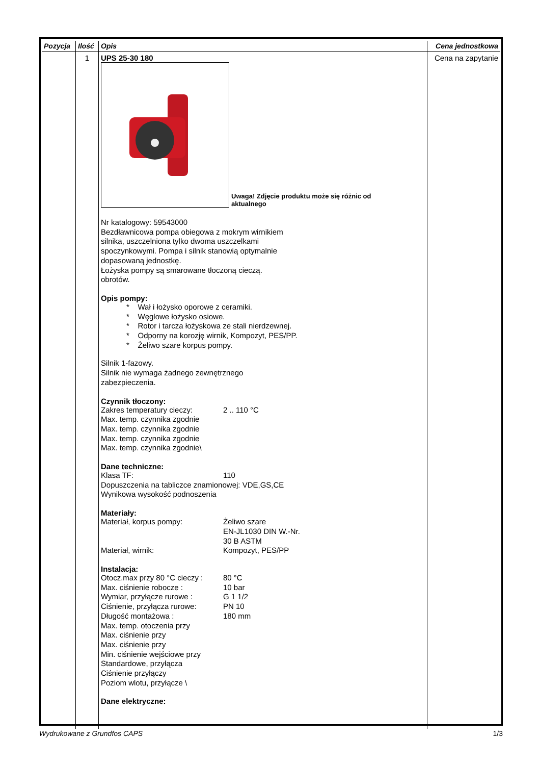| Pozycja | Ilość | Opis | Cena jednostkowa |
| --- | --- | --- | --- |
| | 1 | UPS 25-30 180 Uwaga! Zdjęcie produktu może się różnic od aktualnego Nr katalogowy: 59543000 Bezdławnicowa pompa obiegowa z mokrym wirnikiem silnika, uszczelniona tylko dwoma uszczelkami spoczynkowymi. Pompa i silnik stanowią optymalnie dopasowaną jednostkę. Łożyska pompy są smarowane tłoczoną cieczą. obrotów. Opis pompy: * Wał i łożysko oporowe z ceramiki. * Węglowe łożysko osiowe. * Rotor i tarcza łożyskowa ze stali nierdzewnej. * Odporny na korozję wirnik, Kompozyt, PES/PP. * Żeliwo szare korpus pompy. Silnik 1-fazowy. Silnik nie wymaga żadnego zewnętrznego zabezpieczenia. Czynnik tłoczony: Zakres temperatury cieczy: 2 .. 110 °C Max. temp. czynnika zgodnie Max. temp. czynnika zgodnie Max. temp. czynnika zgodnie Max. temp. czynnika zgodnie\ Dane techniczne: Klasa TF: 110 Dopuszczenia na tabliczce znamionowej: VDE,GS,CE Wynikowa wysokość podnoszenia Materiały: Materiał, korpus pompy: Żeliwo szare EN-JL1030 DIN W.-Nr. 30 B ASTM Materiał, wirnik: Kompozyt, PES/PP Instalacja: Otocz.max przy 80 °C cieczy : 80 °C Max. ciśnienie robocze : 10 bar Wymiar, przyłącze rurowe : G 1 1/2 Ciśnienie, przyłącza rurowe: PN 10 Długość montażowa : 180 mm Max. temp. otoczenia przy Max. ciśnienie przy Max. ciśnienie przy Min. ciśnienie wejściowe przy Standardowe, przyłącza Ciśnienie przyłączy Poziom wlotu, przyłącze \ Dane elektryczne: | Cena na zapytanie |
Wydrukowane z Grundfos CAPS 1/3